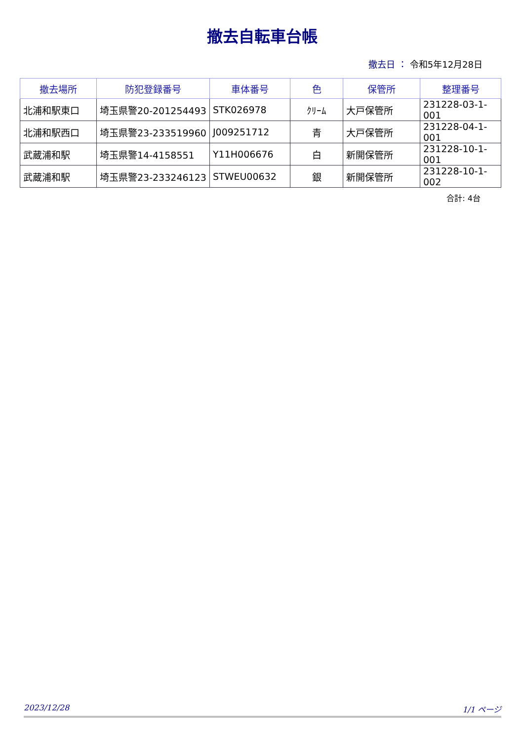撤去自転車台帳
撤去日 ： 令和5年12月28日
| 撤去場所 | 防犯登録番号 | 車体番号 | 色 | 保管所 | 整理番号 |
| --- | --- | --- | --- | --- | --- |
| 北浦和駅東口 | 埼玉県警20-201254493 | STK026978 | ｸﾘｰﾑ | 大戸保管所 | 231228-03-1-001 |
| 北浦和駅西口 | 埼玉県警23-233519960 | J009251712 | 青 | 大戸保管所 | 231228-04-1-001 |
| 武蔵浦和駅 | 埼玉県警14-4158551 | Y11H006676 | 白 | 新開保管所 | 231228-10-1-001 |
| 武蔵浦和駅 | 埼玉県警23-233246123 | STWEU00632 | 銀 | 新開保管所 | 231228-10-1-002 |
合計: 4台
2023/12/28 1/1 ページ